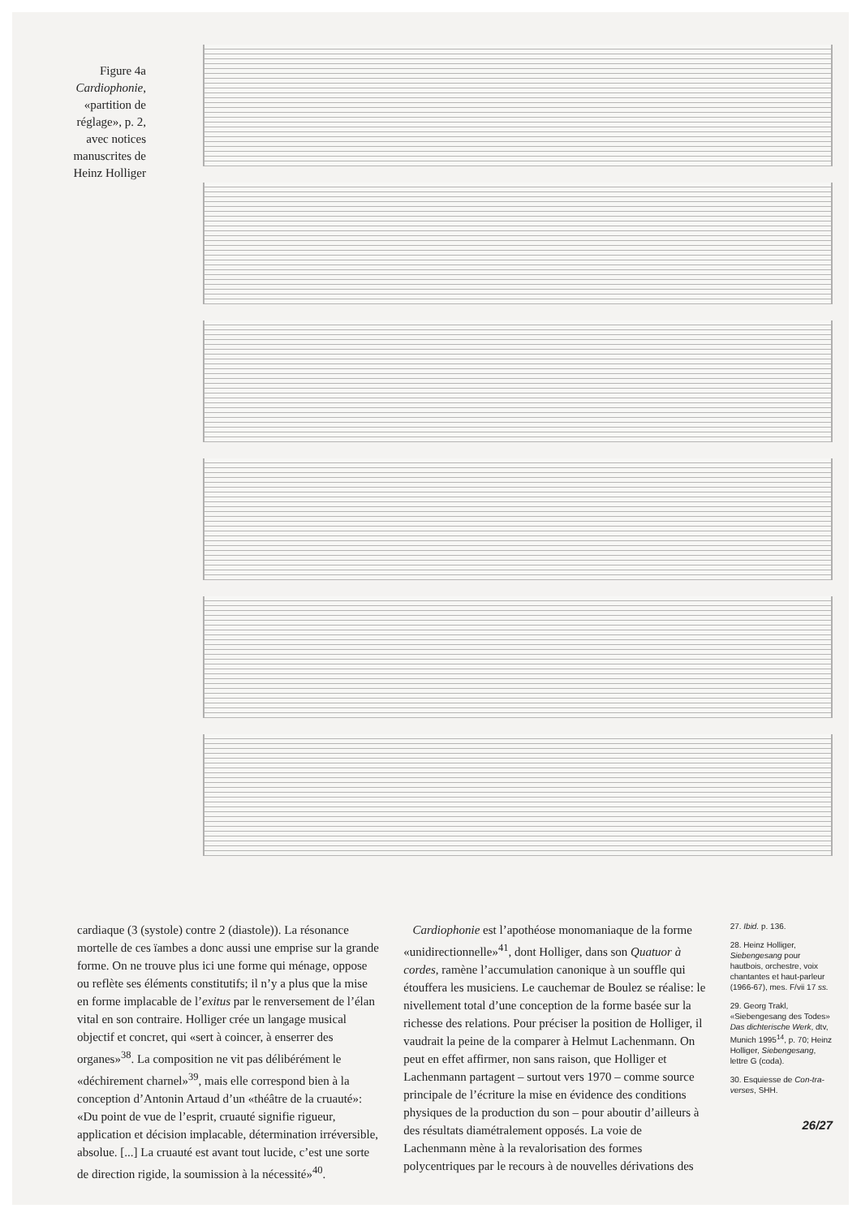Figure 4a
Cardiophonie,
«partition de
réglage», p. 2,
avec notices
manuscrites de
Heinz Holliger
cardiaque (3 (systole) contre 2 (diastole)). La résonance mortelle de ces ïambes a donc aussi une emprise sur la grande forme. On ne trouve plus ici une forme qui ménage, oppose ou reflète ses éléments constitutifs; il n’y a plus que la mise en forme implacable de l’exitus par le renversement de l’élan vital en son contraire. Holliger crée un langage musical objectif et concret, qui «sert à coincer, à enserrer des organes»<sup>38</sup>. La composition ne vit pas délibérément le «déchirement charnel»<sup>39</sup>, mais elle correspond bien à la conception d’Antonin Artaud d’un «théâtre de la cruauté»: «Du point de vue de l’esprit, cruauté signifie rigueur, application et décision implacable, détermination irréversible, absolue. [...] La cruauté est avant tout lucide, c’est une sorte de direction rigide, la soumission à la nécessité»<sup>40</sup>.
Cardiophonie est l’apothéose monomaniaque de la forme «unidirectionnelle»<sup>41</sup>, dont Holliger, dans son Quatuor à cordes, ramène l’accumulation canonique à un souffle qui étouffera les musiciens. Le cauchemar de Boulez se réalise: le nivellement total d’une conception de la forme basée sur la richesse des relations. Pour préciser la position de Holliger, il vaudrait la peine de la comparer à Helmut Lachenmann. On peut en effet affirmer, non sans raison, que Holliger et Lachenmann partagent – surtout vers 1970 – comme source principale de l’écriture la mise en évidence des conditions physiques de la production du son – pour aboutir d’ailleurs à des résultats diamétralement opposés. La voie de Lachenmann mène à la revalorisation des formes polycentriques par le recours à de nouvelles dérivations des
27. Ibid. p. 136.
28. Heinz Holliger, Siebengesang pour hautbois, orchestre, voix chantantes et haut-parleur (1966-67), mes. F/vii 17 ss.
29. Georg Trakl, «Siebengesang des Todes» Das dichterische Werk, dtv, Munich 1995<sup>14</sup>, p. 70; Heinz Holliger, Siebengesang, lettre G (coda).
30. Esquiesse de Con-tra-verses, SHH.
26/27